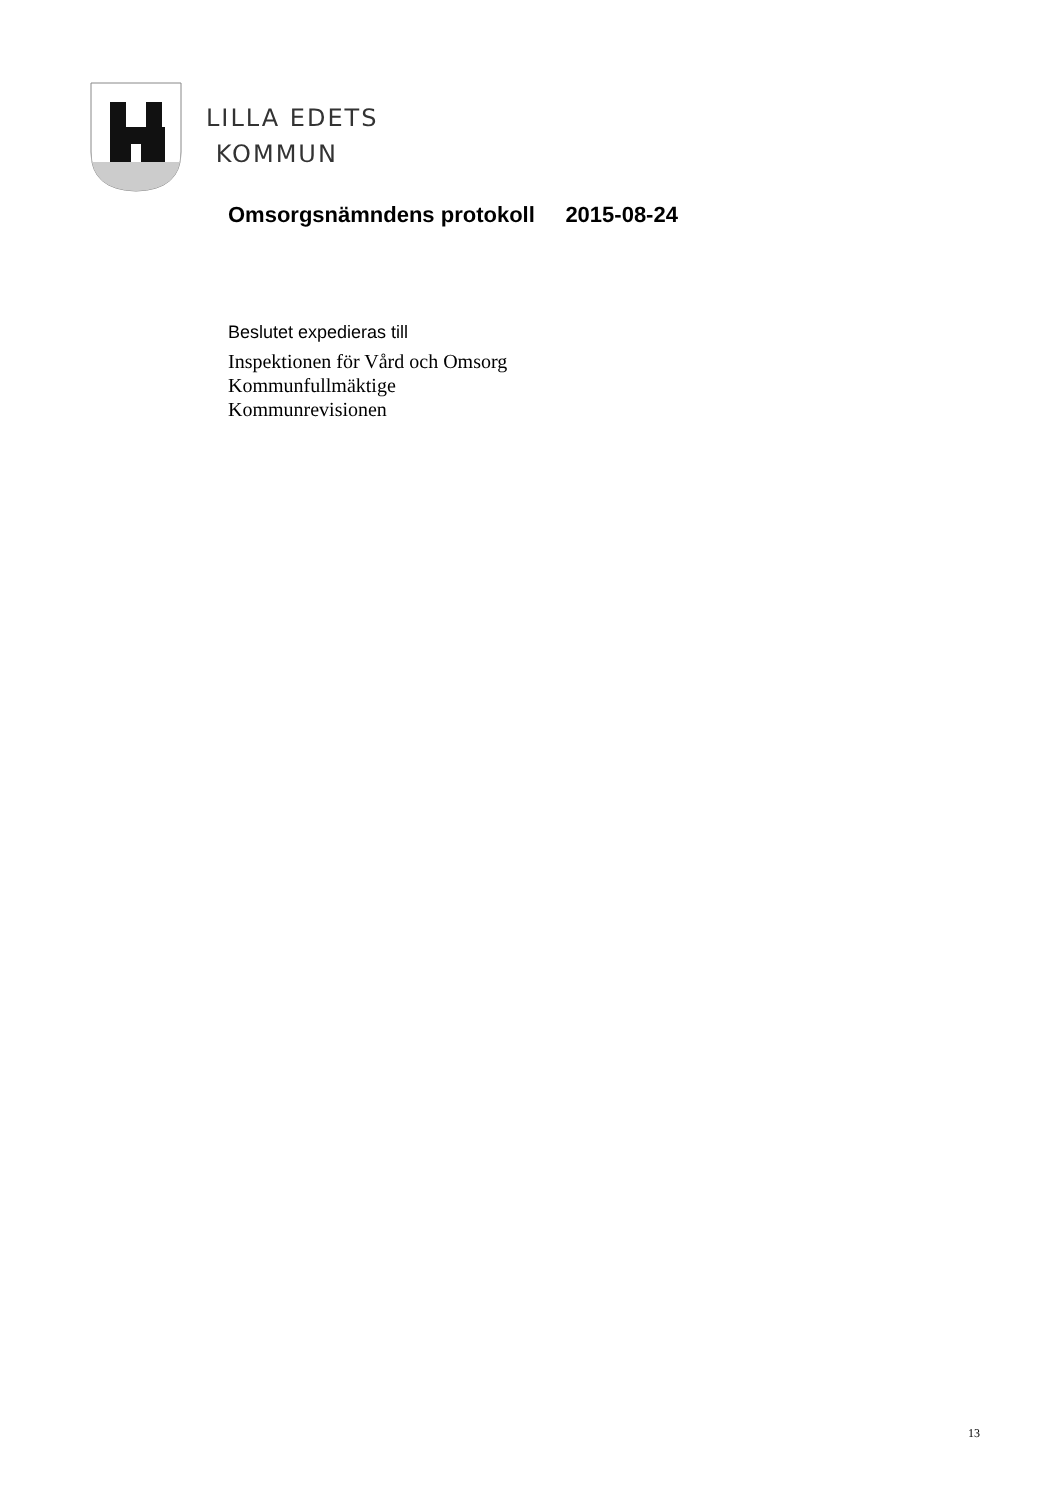LILLA EDETS
KOMMUN
Omsorgsnämndens protokoll 2015-08-24
Beslutet expedieras till
Inspektionen för Vård och Omsorg
Kommunfullmäktige
Kommunrevisionen
13